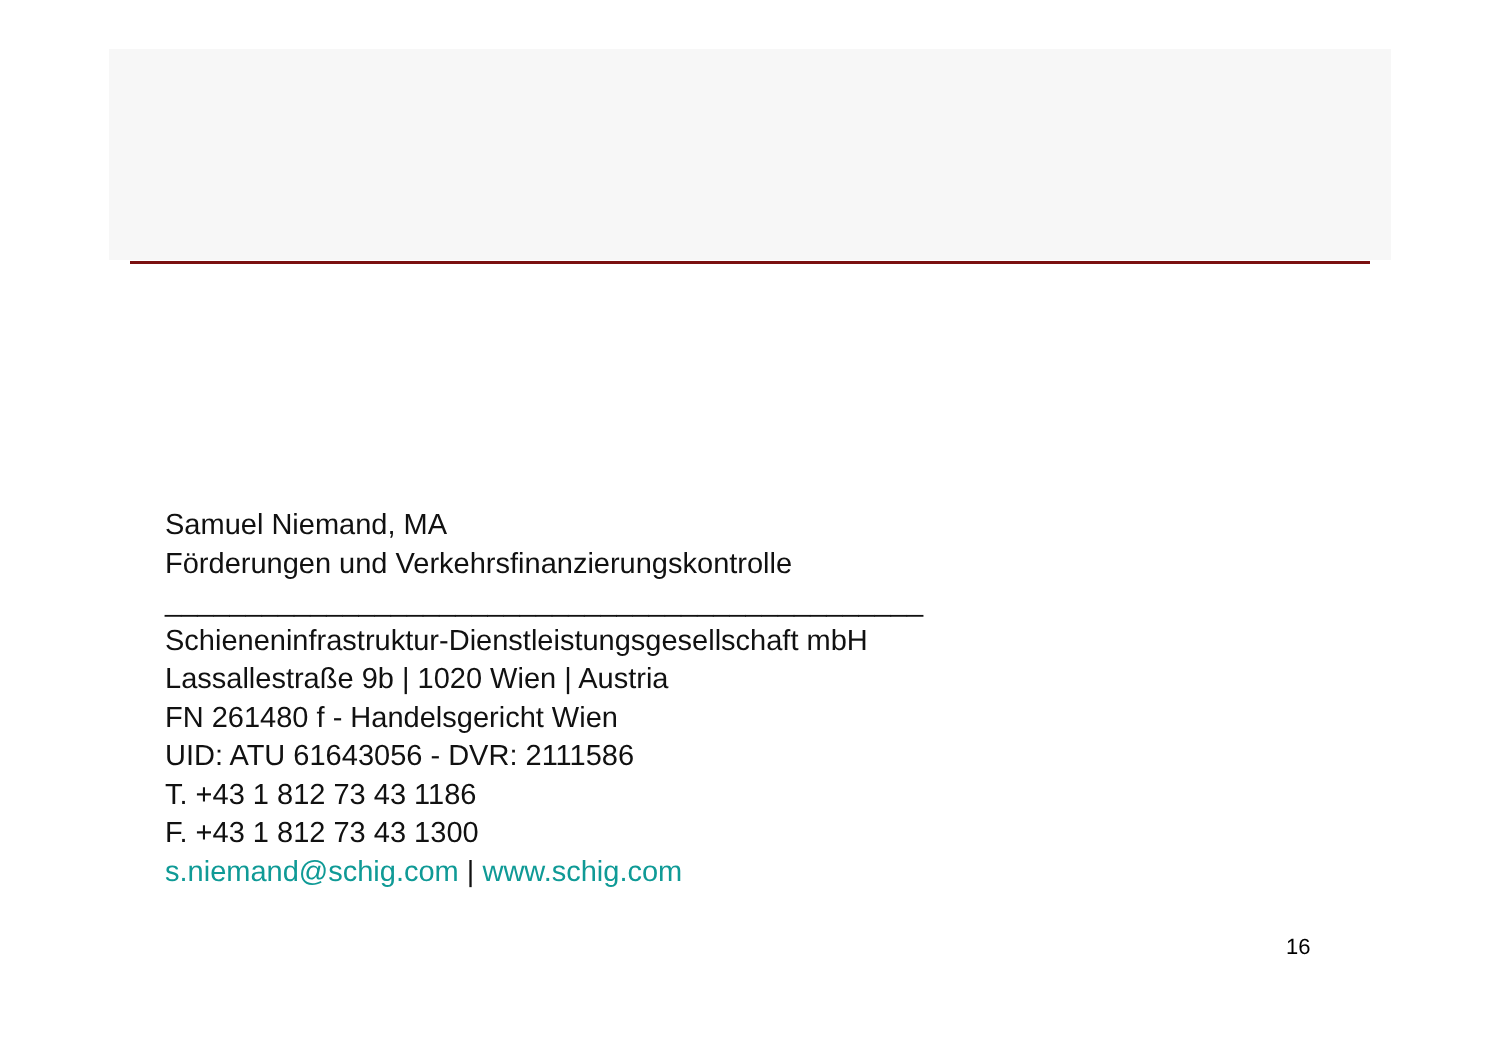Samuel Niemand, MA
Förderungen und Verkehrsfinanzierungskontrolle
_______________________________________________
Schieneninfrastruktur-Dienstleistungsgesellschaft mbH
Lassallestraße 9b | 1020 Wien | Austria
FN 261480 f - Handelsgericht Wien
UID: ATU 61643056 - DVR: 2111586
T. +43 1 812 73 43 1186
F. +43 1 812 73 43 1300
s.niemand@schig.com | www.schig.com
16